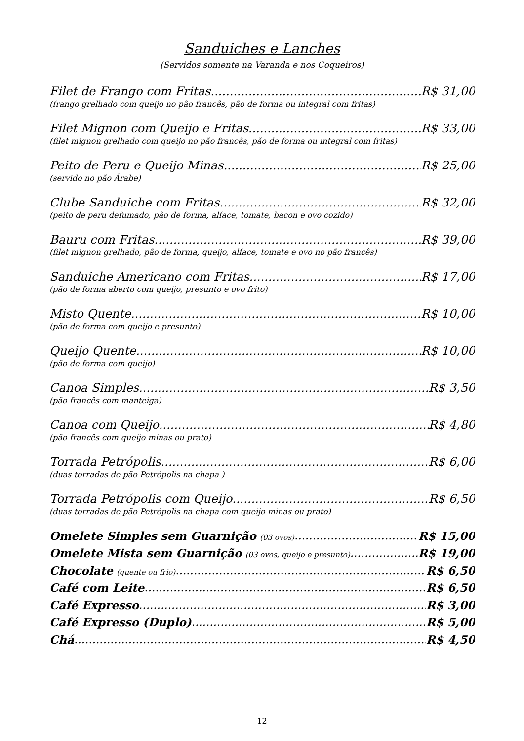Sanduiches e Lanches
(Servidos somente na Varanda e nos Coqueiros)
Filet de Frango com Fritas R$ 31,00
(frango grelhado com queijo no pão francês, pão de forma ou integral com fritas)
Filet Mignon com Queijo e Fritas R$ 33,00
(filet mignon grelhado com queijo no pão francês, pão de forma ou integral com fritas)
Peito de Peru e Queijo Minas R$ 25,00
(servido no pão Árabe)
Clube Sanduiche com Fritas R$ 32,00
(peito de peru defumado, pão de forma, alface, tomate, bacon e ovo cozido)
Bauru com Fritas R$ 39,00
(filet mignon grelhado, pão de forma, queijo, alface, tomate e ovo no pão francês)
Sanduiche Americano com Fritas R$ 17,00
(pão de forma aberto com queijo, presunto e ovo frito)
Misto Quente R$ 10,00
(pão de forma com queijo e presunto)
Queijo Quente R$ 10,00
(pão de forma com queijo)
Canoa Simples R$ 3,50
(pão francês com manteiga)
Canoa com Queijo R$ 4,80
(pão francês com queijo minas ou prato)
Torrada Petrópolis R$ 6,00
(duas torradas de pão Petrópolis na chapa )
Torrada Petrópolis com Queijo R$ 6,50
(duas torradas de pão Petrópolis na chapa com queijo minas ou prato)
Omelete Simples sem Guarnição (03 ovos) R$ 15,00
Omelete Mista sem Guarnição (03 ovos, queijo e presunto) R$ 19,00
Chocolate (quente ou frio) R$ 6,50
Café com Leite R$ 6,50
Café Expresso R$ 3,00
Café Expresso (Duplo) R$ 5,00
Chá R$ 4,50
12